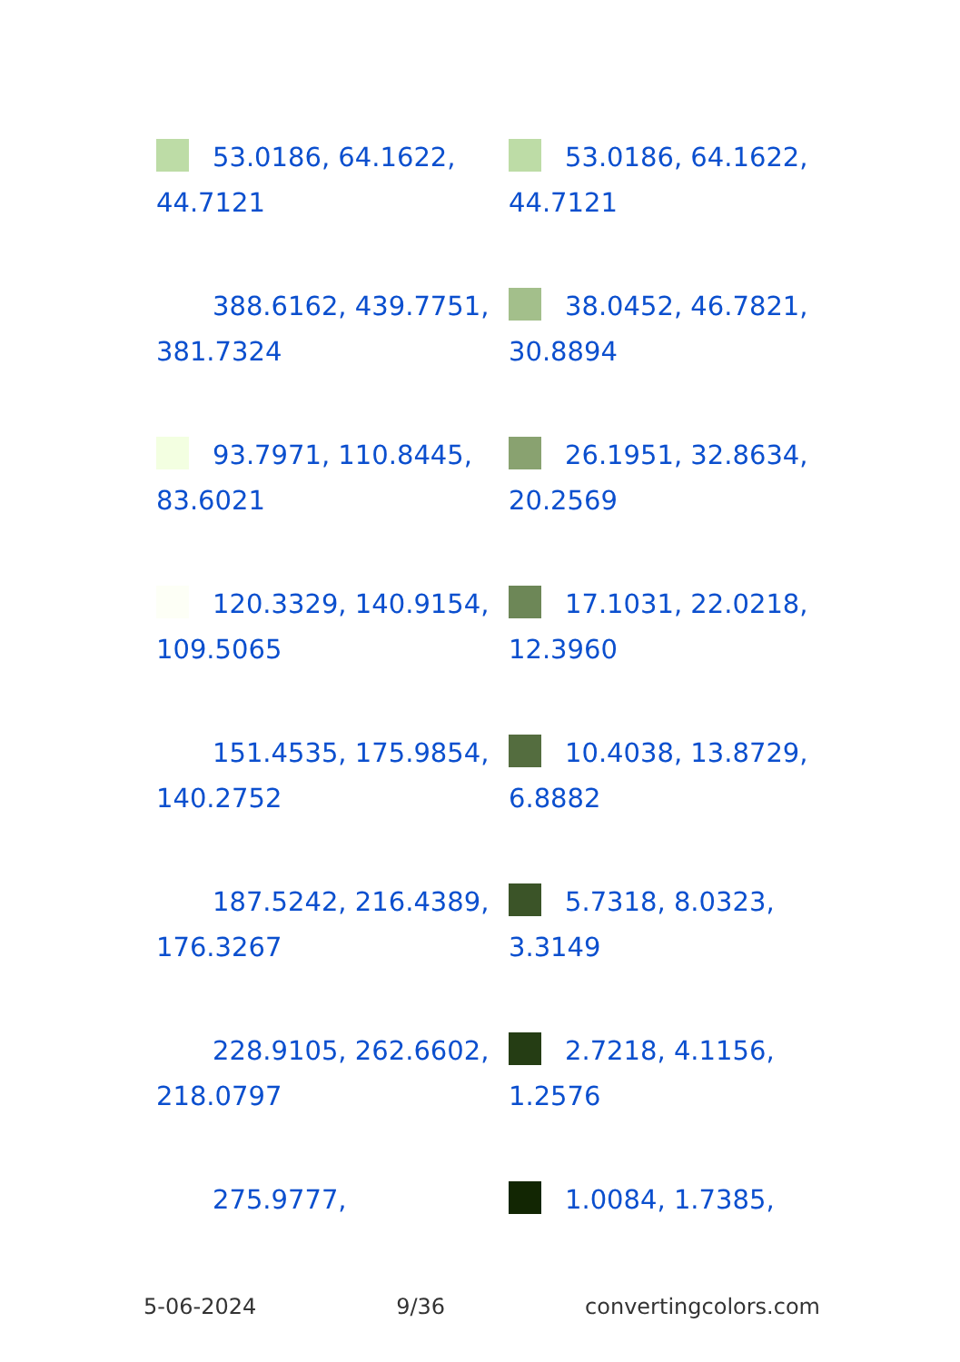53.0186, 64.1622, 44.7121
53.0186, 64.1622, 44.7121
388.6162, 439.7751, 381.7324
38.0452, 46.7821, 30.8894
93.7971, 110.8445, 83.6021
26.1951, 32.8634, 20.2569
120.3329, 140.9154, 109.5065
17.1031, 22.0218, 12.3960
151.4535, 175.9854, 140.2752
10.4038, 13.8729, 6.8882
187.5242, 216.4389, 176.3267
5.7318, 8.0323, 3.3149
228.9105, 262.6602, 218.0797
2.7218, 4.1156, 1.2576
275.9777,
1.0084, 1.7385,
5-06-2024 9/36 convertingcolors.com